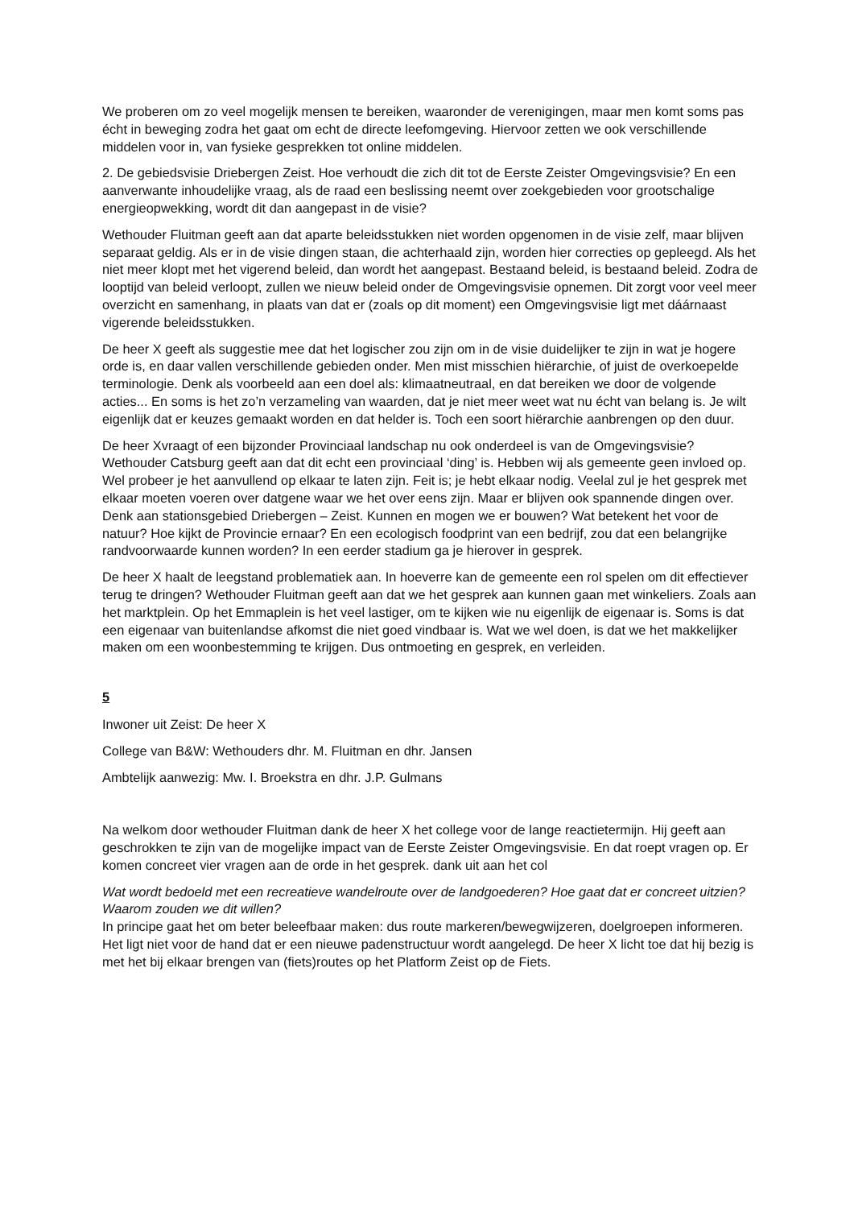We proberen om zo veel mogelijk mensen te bereiken, waaronder de verenigingen, maar men komt soms pas écht in beweging zodra het gaat om echt de directe leefomgeving. Hiervoor zetten we ook verschillende middelen voor in, van fysieke gesprekken tot online middelen.
2. De gebiedsvisie Driebergen Zeist. Hoe verhoudt die zich dit tot de Eerste Zeister Omgevingsvisie? En een aanverwante inhoudelijke vraag, als de raad een beslissing neemt over zoekgebieden voor grootschalige energieopwekking, wordt dit dan aangepast in de visie?
Wethouder Fluitman geeft aan dat aparte beleidsstukken niet worden opgenomen in de visie zelf, maar blijven separaat geldig. Als er in de visie dingen staan, die achterhaald zijn, worden hier correcties op gepleegd. Als het niet meer klopt met het vigerend beleid, dan wordt het aangepast. Bestaand beleid, is bestaand beleid. Zodra de looptijd van beleid verloopt, zullen we nieuw beleid onder de Omgevingsvisie opnemen. Dit zorgt voor veel meer overzicht en samenhang, in plaats van dat er (zoals op dit moment) een Omgevingsvisie ligt met dáárnaast vigerende beleidsstukken.
De heer X geeft als suggestie mee dat het logischer zou zijn om in de visie duidelijker te zijn in wat je hogere orde is, en daar vallen verschillende gebieden onder. Men mist misschien hiërarchie, of juist de overkoepelde terminologie. Denk als voorbeeld aan een doel als: klimaatneutraal, en dat bereiken we door de volgende acties... En soms is het zo’n verzameling van waarden, dat je niet meer weet wat nu écht van belang is. Je wilt eigenlijk dat er keuzes gemaakt worden en dat helder is. Toch een soort hiërarchie aanbrengen op den duur.
De heer Xvraagt of een bijzonder Provinciaal landschap nu ook onderdeel is van de Omgevingsvisie? Wethouder Catsburg geeft aan dat dit echt een provinciaal ‘ding’ is. Hebben wij als gemeente geen invloed op. Wel probeer je het aanvullend op elkaar te laten zijn. Feit is; je hebt elkaar nodig. Veelal zul je het gesprek met elkaar moeten voeren over datgene waar we het over eens zijn. Maar er blijven ook spannende dingen over. Denk aan stationsgebied Driebergen – Zeist. Kunnen en mogen we er bouwen? Wat betekent het voor de natuur? Hoe kijkt de Provincie ernaar? En een ecologisch foodprint van een bedrijf, zou dat een belangrijke randvoorwaarde kunnen worden? In een eerder stadium ga je hierover in gesprek.
De heer X haalt de leegstand problematiek aan. In hoeverre kan de gemeente een rol spelen om dit effectiever terug te dringen? Wethouder Fluitman geeft aan dat we het gesprek aan kunnen gaan met winkeliers. Zoals aan het marktplein. Op het Emmaplein is het veel lastiger, om te kijken wie nu eigenlijk de eigenaar is. Soms is dat een eigenaar van buitenlandse afkomst die niet goed vindbaar is. Wat we wel doen, is dat we het makkelijker maken om een woonbestemming te krijgen. Dus ontmoeting en gesprek, en verleiden.
5
Inwoner uit Zeist: De heer X
College van B&W: Wethouders dhr. M. Fluitman en dhr. Jansen
Ambtelijk aanwezig: Mw. I. Broekstra en dhr. J.P. Gulmans
Na welkom door wethouder Fluitman dank de heer X het college voor de lange reactietermijn. Hij geeft aan geschrokken te zijn van de mogelijke impact van de Eerste Zeister Omgevingsvisie. En dat roept vragen op. Er komen concreet vier vragen aan de orde in het gesprek. dank uit aan het col
Wat wordt bedoeld met een recreatieve wandelroute over de landgoederen? Hoe gaat dat er concreet uitzien? Waarom zouden we dit willen?
In principe gaat het om beter beleefbaar maken: dus route markeren/bewegwijzeren, doelgroepen informeren. Het ligt niet voor de hand dat er een nieuwe padenstructuur wordt aangelegd. De heer X licht toe dat hij bezig is met het bij elkaar brengen van (fiets)routes op het Platform Zeist op de Fiets.